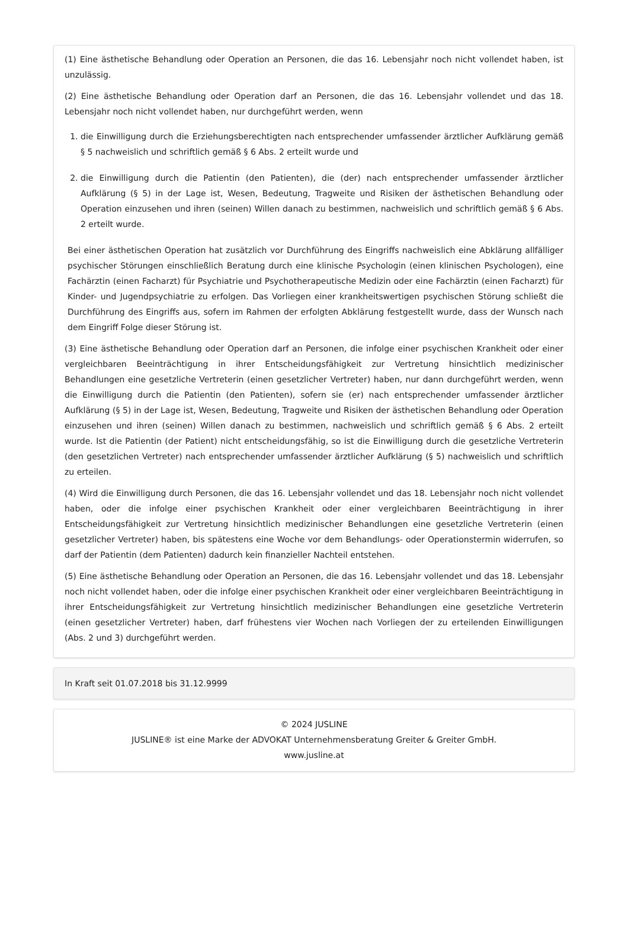(1) Eine ästhetische Behandlung oder Operation an Personen, die das 16. Lebensjahr noch nicht vollendet haben, ist unzulässig.
(2) Eine ästhetische Behandlung oder Operation darf an Personen, die das 16. Lebensjahr vollendet und das 18. Lebensjahr noch nicht vollendet haben, nur durchgeführt werden, wenn
1. die Einwilligung durch die Erziehungsberechtigten nach entsprechender umfassender ärztlicher Aufklärung gemäß § 5 nachweislich und schriftlich gemäß § 6 Abs. 2 erteilt wurde und
2. die Einwilligung durch die Patientin (den Patienten), die (der) nach entsprechender umfassender ärztlicher Aufklärung (§ 5) in der Lage ist, Wesen, Bedeutung, Tragweite und Risiken der ästhetischen Behandlung oder Operation einzusehen und ihren (seinen) Willen danach zu bestimmen, nachweislich und schriftlich gemäß § 6 Abs. 2 erteilt wurde.
Bei einer ästhetischen Operation hat zusätzlich vor Durchführung des Eingriffs nachweislich eine Abklärung allfälliger psychischer Störungen einschließlich Beratung durch eine klinische Psychologin (einen klinischen Psychologen), eine Fachärztin (einen Facharzt) für Psychiatrie und Psychotherapeutische Medizin oder eine Fachärztin (einen Facharzt) für Kinder- und Jugendpsychiatrie zu erfolgen. Das Vorliegen einer krankheitswertigen psychischen Störung schließt die Durchführung des Eingriffs aus, sofern im Rahmen der erfolgten Abklärung festgestellt wurde, dass der Wunsch nach dem Eingriff Folge dieser Störung ist.
(3) Eine ästhetische Behandlung oder Operation darf an Personen, die infolge einer psychischen Krankheit oder einer vergleichbaren Beeinträchtigung in ihrer Entscheidungsfähigkeit zur Vertretung hinsichtlich medizinischer Behandlungen eine gesetzliche Vertreterin (einen gesetzlicher Vertreter) haben, nur dann durchgeführt werden, wenn die Einwilligung durch die Patientin (den Patienten), sofern sie (er) nach entsprechender umfassender ärztlicher Aufklärung (§ 5) in der Lage ist, Wesen, Bedeutung, Tragweite und Risiken der ästhetischen Behandlung oder Operation einzusehen und ihren (seinen) Willen danach zu bestimmen, nachweislich und schriftlich gemäß § 6 Abs. 2 erteilt wurde. Ist die Patientin (der Patient) nicht entscheidungsfähig, so ist die Einwilligung durch die gesetzliche Vertreterin (den gesetzlichen Vertreter) nach entsprechender umfassender ärztlicher Aufklärung (§ 5) nachweislich und schriftlich zu erteilen.
(4) Wird die Einwilligung durch Personen, die das 16. Lebensjahr vollendet und das 18. Lebensjahr noch nicht vollendet haben, oder die infolge einer psychischen Krankheit oder einer vergleichbaren Beeinträchtigung in ihrer Entscheidungsfähigkeit zur Vertretung hinsichtlich medizinischer Behandlungen eine gesetzliche Vertreterin (einen gesetzlicher Vertreter) haben, bis spätestens eine Woche vor dem Behandlungs- oder Operationstermin widerrufen, so darf der Patientin (dem Patienten) dadurch kein finanzieller Nachteil entstehen.
(5) Eine ästhetische Behandlung oder Operation an Personen, die das 16. Lebensjahr vollendet und das 18. Lebensjahr noch nicht vollendet haben, oder die infolge einer psychischen Krankheit oder einer vergleichbaren Beeinträchtigung in ihrer Entscheidungsfähigkeit zur Vertretung hinsichtlich medizinischer Behandlungen eine gesetzliche Vertreterin (einen gesetzlicher Vertreter) haben, darf frühestens vier Wochen nach Vorliegen der zu erteilenden Einwilligungen (Abs. 2 und 3) durchgeführt werden.
In Kraft seit 01.07.2018 bis 31.12.9999
© 2024 JUSLINE
JUSLINE® ist eine Marke der ADVOKAT Unternehmensberatung Greiter & Greiter GmbH.
www.jusline.at